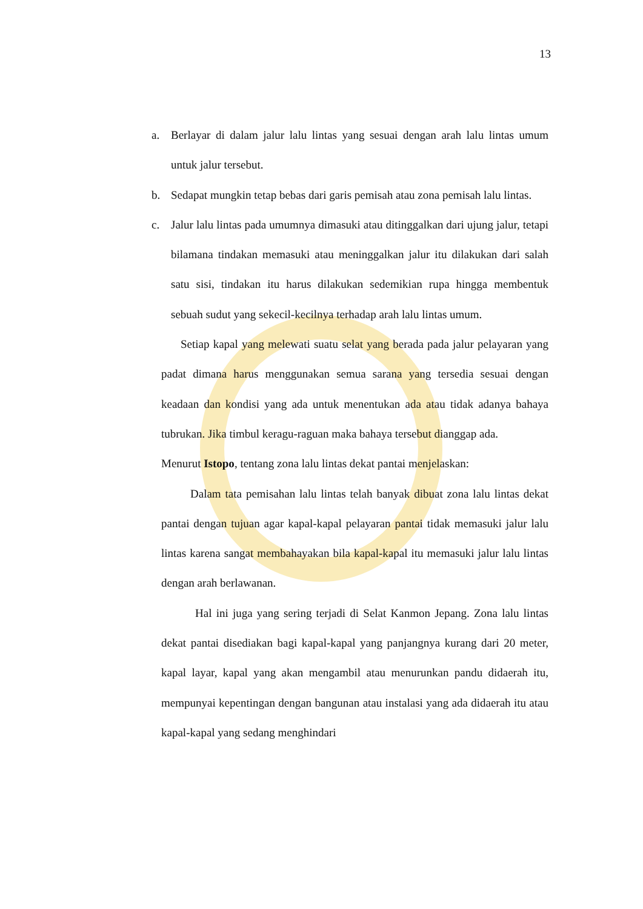13
a. Berlayar di dalam jalur lalu lintas yang sesuai dengan arah lalu lintas umum untuk jalur tersebut.
b. Sedapat mungkin tetap bebas dari garis pemisah atau zona pemisah lalu lintas.
c. Jalur lalu lintas pada umumnya dimasuki atau ditinggalkan dari ujung jalur, tetapi bilamana tindakan memasuki atau meninggalkan jalur itu dilakukan dari salah satu sisi, tindakan itu harus dilakukan sedemikian rupa hingga membentuk sebuah sudut yang sekecil-kecilnya terhadap arah lalu lintas umum.
Setiap kapal yang melewati suatu selat yang berada pada jalur pelayaran yang padat dimana harus menggunakan semua sarana yang tersedia sesuai dengan keadaan dan kondisi yang ada untuk menentukan ada atau tidak adanya bahaya tubrukan. Jika timbul keragu-raguan maka bahaya tersebut dianggap ada.
Menurut Istopo, tentang zona lalu lintas dekat pantai menjelaskan:
Dalam tata pemisahan lalu lintas telah banyak dibuat zona lalu lintas dekat pantai dengan tujuan agar kapal-kapal pelayaran pantai tidak memasuki jalur lalu lintas karena sangat membahayakan bila kapal-kapal itu memasuki jalur lalu lintas dengan arah berlawanan.
Hal ini juga yang sering terjadi di Selat Kanmon Jepang. Zona lalu lintas dekat pantai disediakan bagi kapal-kapal yang panjangnya kurang dari 20 meter, kapal layar, kapal yang akan mengambil atau menurunkan pandu didaerah itu, mempunyai kepentingan dengan bangunan atau instalasi yang ada didaerah itu atau kapal-kapal yang sedang menghindari